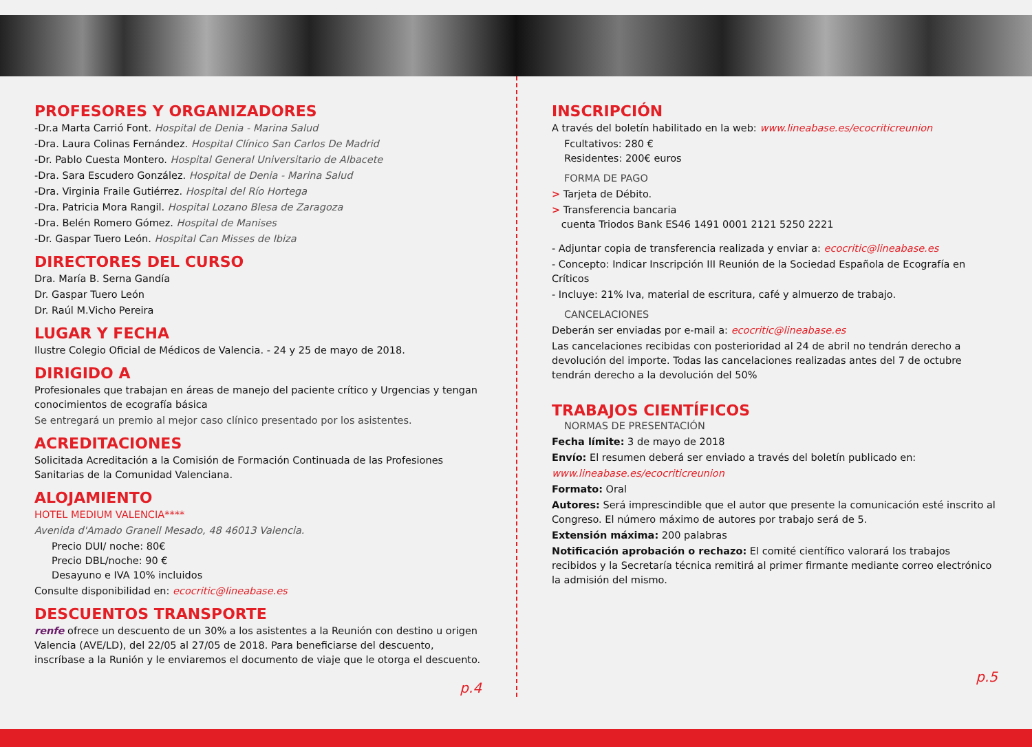PROFESORES Y ORGANIZADORES
-Dr.a Marta Carrió Font. Hospital de Denia - Marina Salud
-Dra. Laura Colinas Fernández. Hospital Clínico San Carlos De Madrid
-Dr. Pablo Cuesta Montero. Hospital General Universitario de Albacete
-Dra. Sara Escudero González. Hospital de Denia - Marina Salud
-Dra. Virginia Fraile Gutiérrez. Hospital del Río Hortega
-Dra. Patricia Mora Rangil. Hospital Lozano Blesa de Zaragoza
-Dra. Belén Romero Gómez. Hospital de Manises
-Dr. Gaspar Tuero León. Hospital Can Misses de Ibiza
DIRECTORES DEL CURSO
Dra. María B. Serna Gandía
Dr. Gaspar Tuero León
Dr. Raúl M.Vicho Pereira
LUGAR Y FECHA
Ilustre Colegio Oficial de Médicos de Valencia. - 24 y 25 de mayo de 2018.
DIRIGIDO A
Profesionales que trabajan en áreas de manejo del paciente crítico y Urgencias y tengan conocimientos de ecografía básica
Se entregará un premio al mejor caso clínico presentado por los asistentes.
ACREDITACIONES
Solicitada Acreditación a la Comisión de Formación Continuada de las Profesiones Sanitarias de la Comunidad Valenciana.
ALOJAMIENTO
HOTEL MEDIUM VALENCIA****
Avenida d'Amado Granell Mesado, 48 46013 Valencia.
Precio DUI/ noche: 80€
Precio DBL/noche: 90 €
Desayuno e IVA 10% incluidos
Consulte disponibilidad en: ecocritic@lineabase.es
DESCUENTOS TRANSPORTE
renfe ofrece un descuento de un 30% a los asistentes a la Reunión con destino u origen Valencia (AVE/LD), del 22/05 al 27/05 de 2018. Para beneficiarse del descuento, inscríbase a la Runión y le enviaremos el documento de viaje que le otorga el descuento.
p.4
INSCRIPCIÓN
A través del boletín habilitado en la web: www.lineabase.es/ecocriticreunion
Fcultativos: 280 €
Residentes: 200€ euros
FORMA DE PAGO
> Tarjeta de Débito.
> Transferencia bancaria
cuenta Triodos Bank ES46 1491 0001 2121 5250 2221
- Adjuntar copia de transferencia realizada y enviar a: ecocritic@lineabase.es
- Concepto: Indicar Inscripción III Reunión de la Sociedad Española de Ecografía en Críticos
- Incluye: 21% Iva, material de escritura, café y almuerzo de trabajo.
CANCELACIONES
Deberán ser enviadas por e-mail a: ecocritic@lineabase.es
Las cancelaciones recibidas con posterioridad al 24 de abril no tendrán derecho a devolución del importe. Todas las cancelaciones realizadas antes del 7 de octubre tendrán derecho a la devolución del 50%
TRABAJOS CIENTÍFICOS
NORMAS DE PRESENTACIÓN
Fecha límite: 3 de mayo de 2018
Envío: El resumen deberá ser enviado a través del boletín publicado en:
www.lineabase.es/ecocriticreunion
Formato: Oral
Autores: Será imprescindible que el autor que presente la comunicación esté inscrito al Congreso. El número máximo de autores por trabajo será de 5.
Extensión máxima: 200 palabras
Notificación aprobación o rechazo: El comité científico valorará los trabajos recibidos y la Secretaría técnica remitirá al primer firmante mediante correo electrónico la admisión del mismo.
p.5